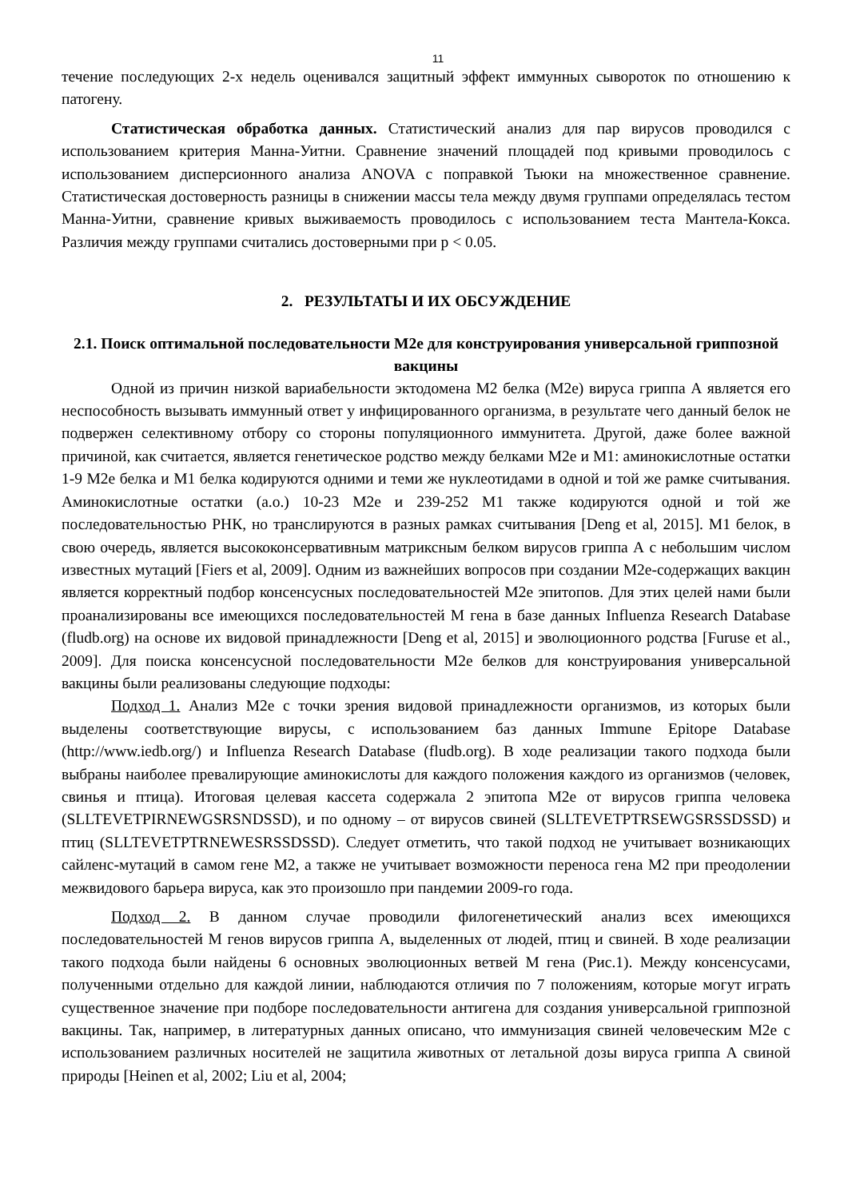11
течение последующих 2-х недель оценивался защитный эффект иммунных сывороток по отношению к патогену.
Статистическая обработка данных. Статистический анализ для пар вирусов проводился с использованием критерия Манна-Уитни. Сравнение значений площадей под кривыми проводилось с использованием дисперсионного анализа ANOVA с поправкой Тьюки на множественное сравнение. Статистическая достоверность разницы в снижении массы тела между двумя группами определялась тестом Манна-Уитни, сравнение кривых выживаемость проводилось с использованием теста Мантела-Кокса. Различия между группами считались достоверными при p < 0.05.
2. РЕЗУЛЬТАТЫ И ИХ ОБСУЖДЕНИЕ
2.1. Поиск оптимальной последовательности M2e для конструирования универсальной гриппозной вакцины
Одной из причин низкой вариабельности эктодомена M2 белка (M2e) вируса гриппа А является его неспособность вызывать иммунный ответ у инфицированного организма, в результате чего данный белок не подвержен селективному отбору со стороны популяционного иммунитета. Другой, даже более важной причиной, как считается, является генетическое родство между белками M2e и M1: аминокислотные остатки 1-9 M2e белка и M1 белка кодируются одними и теми же нуклеотидами в одной и той же рамке считывания. Аминокислотные остатки (а.о.) 10-23 M2e и 239-252 M1 также кодируются одной и той же последовательностью РНК, но транслируются в разных рамках считывания [Deng et al, 2015]. M1 белок, в свою очередь, является высококонсервативным матриксным белком вирусов гриппа А с небольшим числом известных мутаций [Fiers et al, 2009]. Одним из важнейших вопросов при создании M2e-содержащих вакцин является корректный подбор консенсусных последовательностей M2e эпитопов. Для этих целей нами были проанализированы все имеющихся последовательностей M гена в базе данных Influenza Research Database (fludb.org) на основе их видовой принадлежности [Deng et al, 2015] и эволюционного родства [Furuse et al., 2009]. Для поиска консенсусной последовательности M2e белков для конструирования универсальной вакцины были реализованы следующие подходы:
Подход 1. Анализ M2e с точки зрения видовой принадлежности организмов, из которых были выделены соответствующие вирусы, с использованием баз данных Immune Epitope Database (http://www.iedb.org/) и Influenza Research Database (fludb.org). В ходе реализации такого подхода были выбраны наиболее превалирующие аминокислоты для каждого положения каждого из организмов (человек, свинья и птица). Итоговая целевая кассета содержала 2 эпитопа M2e от вирусов гриппа человека (SLLTEVETPIRNEWGSRSNDSSD), и по одному – от вирусов свиней (SLLTEVETPTRSEWGSRSSDSSD) и птиц (SLLTEVETPTRNEWESRSSDSSD). Следует отметить, что такой подход не учитывает возникающих сайленс-мутаций в самом гене M2, а также не учитывает возможности переноса гена M2 при преодолении межвидового барьера вируса, как это произошло при пандемии 2009-го года.
Подход 2. В данном случае проводили филогенетический анализ всех имеющихся последовательностей M генов вирусов гриппа А, выделенных от людей, птиц и свиней. В ходе реализации такого подхода были найдены 6 основных эволюционных ветвей M гена (Рис.1). Между консенсусами, полученными отдельно для каждой линии, наблюдаются отличия по 7 положениям, которые могут играть существенное значение при подборе последовательности антигена для создания универсальной гриппозной вакцины. Так, например, в литературных данных описано, что иммунизация свиней человеческим M2e с использованием различных носителей не защитила животных от летальной дозы вируса гриппа А свиной природы [Heinen et al, 2002; Liu et al, 2004;